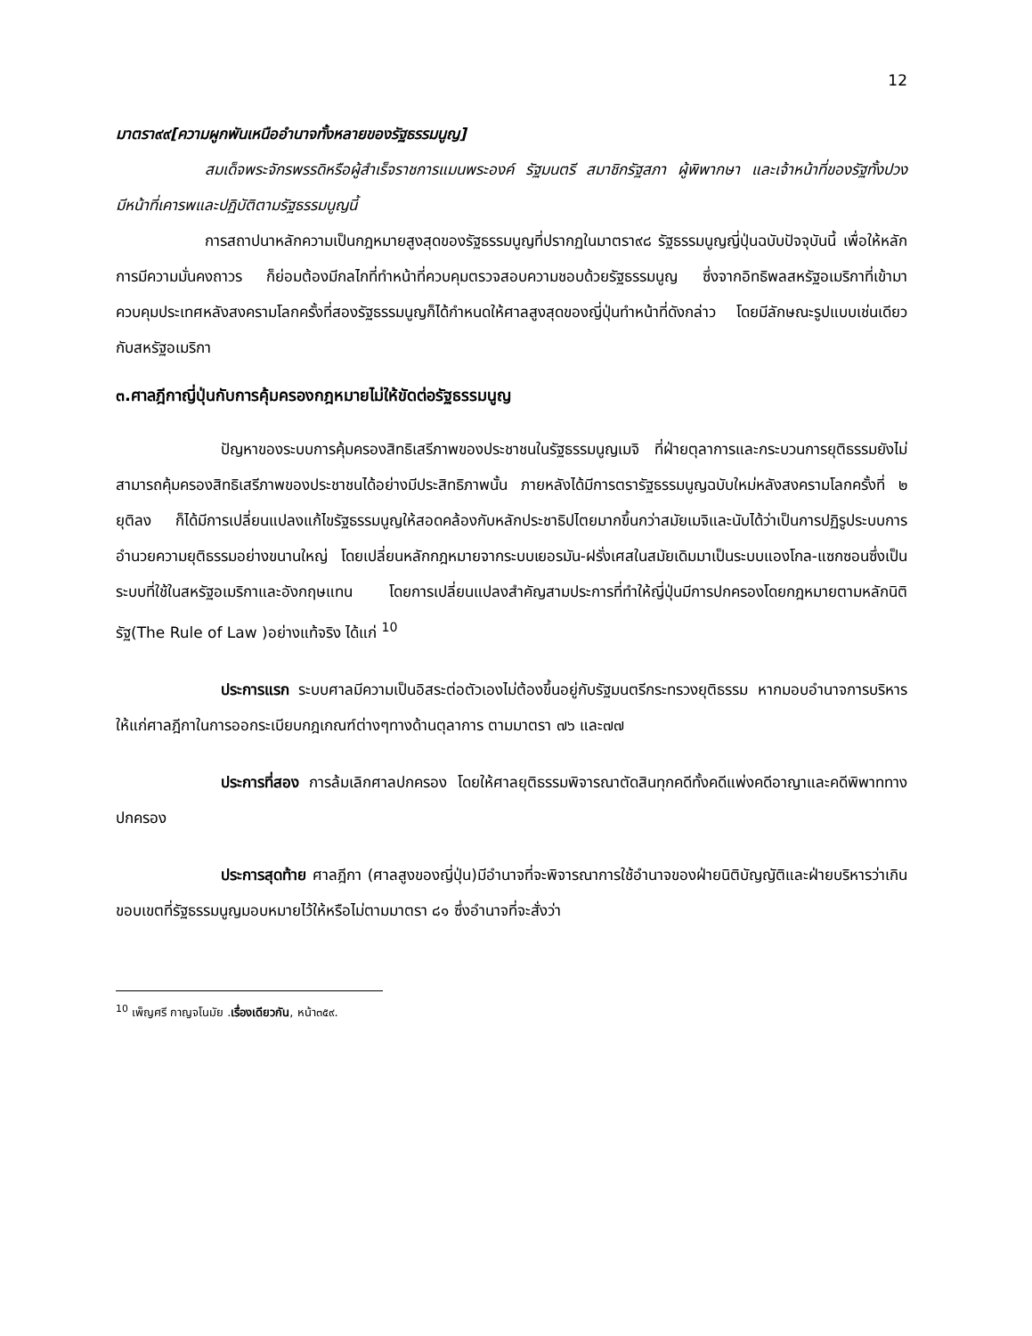12
มาตรา๙๙[ความผูกพันเหนืออำนาจทั้งหลายของรัฐธรรมนูญ]
สมเด็จพระจักรพรรดิหรือผู้สำเร็จราชการแมนพระองค์ รัฐมนตรี สมาชิกรัฐสภา ผู้พิพากษา และเจ้าหน้าที่ของรัฐทั้งปวงมีหน้าที่เคารพและปฏิบัติตามรัฐธรรมนูญนี้
การสถาปนาหลักความเป็นกฎหมายสูงสุดของรัฐธรรมนูญที่ปรากฏในมาตรา๙๘ รัฐธรรมนูญญี่ปุ่นฉบับปัจจุบันนี้ เพื่อให้หลักการมีความมั่นคงถาวร ก็ย่อมต้องมีกลไกที่ทำหน้าที่ควบคุมตรวจสอบความชอบด้วยรัฐธรรมนูญ ซึ่งจากอิทธิพลสหรัฐอเมริกาที่เข้ามาควบคุมประเทศหลังสงครามโลกครั้งที่สองรัฐธรรมนูญก็ได้กำหนดให้ศาลสูงสุดของญี่ปุ่นทำหน้าที่ดังกล่าว โดยมีลักษณะรูปแบบเช่นเดียวกับสหรัฐอเมริกา
๓.ศาลฎีกาญี่ปุ่นกับการคุ้มครองกฎหมายไม่ให้ขัดต่อรัฐธรรมนูญ
ปัญหาของระบบการคุ้มครองสิทธิเสรีภาพของประชาชนในรัฐธรรมนูญเมจิ ที่ฝ่ายตุลาการและกระบวนการยุติธรรมยังไม่สามารถคุ้มครองสิทธิเสรีภาพของประชาชนได้อย่างมีประสิทธิภาพนั้น ภายหลังได้มีการตรารัฐธรรมนูญฉบับใหม่หลังสงครามโลกครั้งที่ ๒ ยุติลง ก็ได้มีการเปลี่ยนแปลงแก้ไขรัฐธรรมนูญให้สอดคล้องกับหลักประชาธิปไตยมากขึ้นกว่าสมัยเมจิและนับได้ว่าเป็นการปฏิรูประบบการอำนวยความยุติธรรมอย่างขนานใหญ่ โดยเปลี่ยนหลักกฎหมายจากระบบเยอรมัน-ฝรั่งเศสในสมัยเดิมมาเป็นระบบแองโกล-แซกซอนซึ่งเป็นระบบที่ใช้ในสหรัฐอเมริกาและอังกฤษแทน โดยการเปลี่ยนแปลงสำคัญสามประการที่ทำให้ญี่ปุ่นมีการปกครองโดยกฎหมายตามหลักนิติรัฐ(The Rule of Law )อย่างแท้จริง ได้แก่ <sup>10</sup>
ประการแรก ระบบศาลมีความเป็นอิสระต่อตัวเองไม่ต้องขึ้นอยู่กับรัฐมนตรีกระทรวงยุติธรรม หากมอบอำนาจการบริหารให้แก่ศาลฎีกาในการออกระเบียบกฎเกณฑ์ต่างๆทางด้านตุลาการ ตามมาตรา ๗๖ และ๗๗
ประการที่สอง การล้มเลิกศาลปกครอง โดยให้ศาลยุติธรรมพิจารณาตัดสินทุกคดีทั้งคดีแพ่งคดีอาญาและคดีพิพาททางปกครอง
ประการสุดท้าย ศาลฎีกา (ศาลสูงของญี่ปุ่น)มีอำนาจที่จะพิจารณาการใช้อำนาจของฝ่ายนิติบัญญัติและฝ่ายบริหารว่าเกินขอบเขตที่รัฐธรรมนูญมอบหมายไว้ให้หรือไม่ตามมาตรา ๘๑ ซึ่งอำนาจที่จะสั่งว่า
<sup>10</sup> เพ็ญศรี กาญจโนมัย .เรื่องเดียวกัน, หน้า๓๕๙.